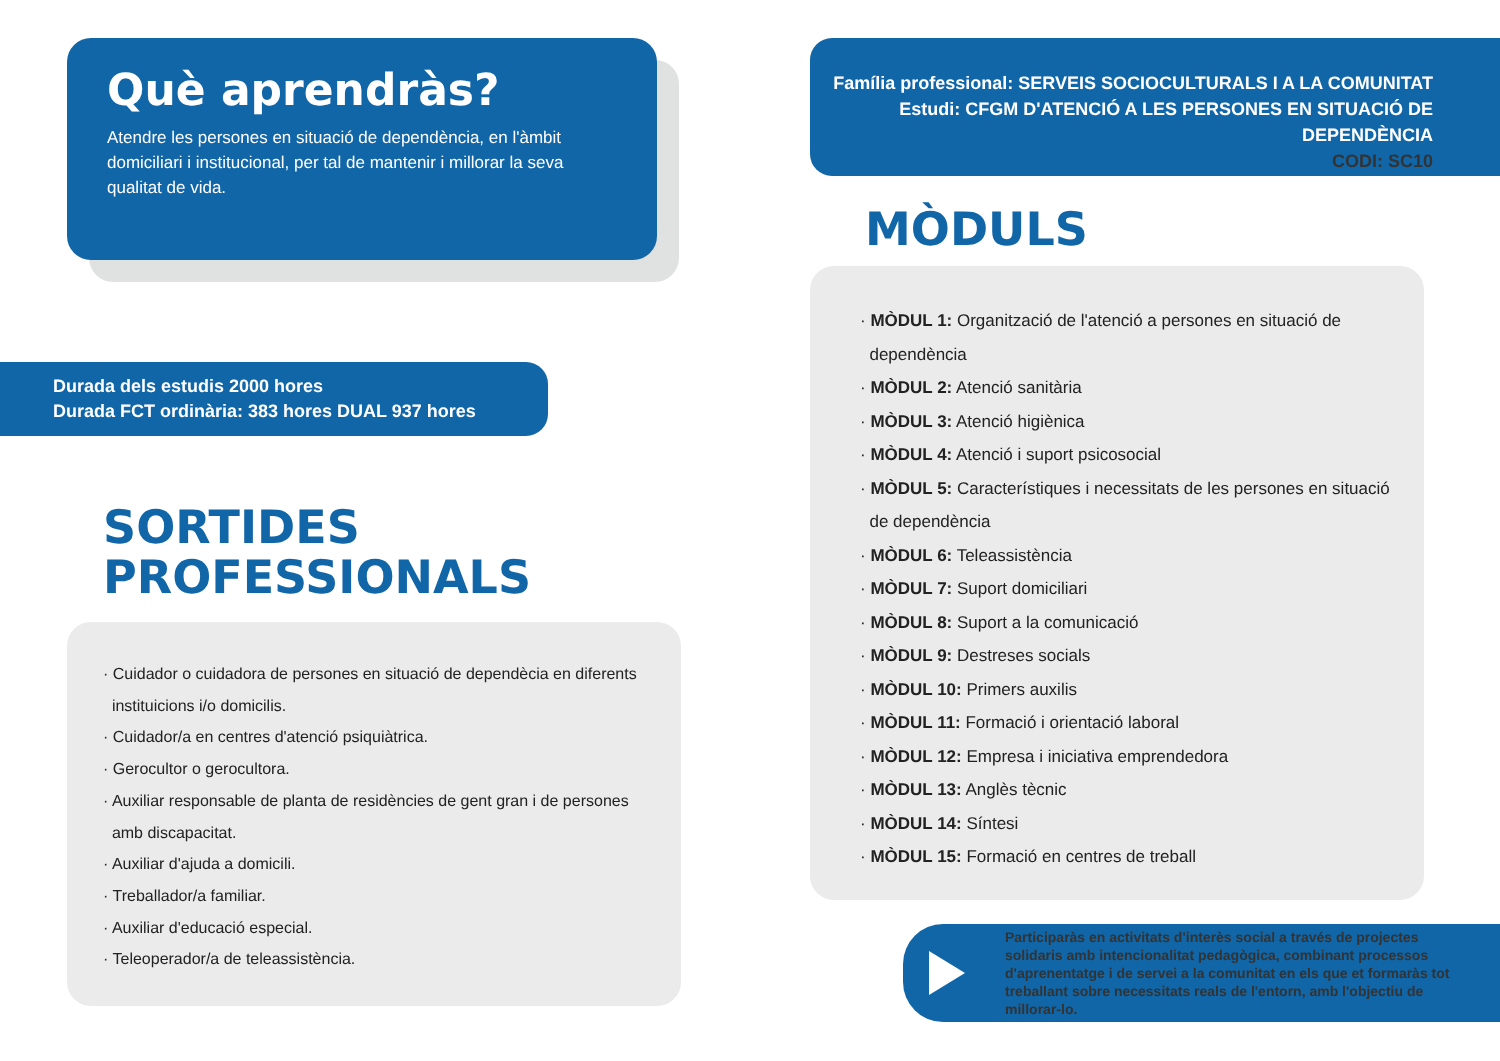Què aprendràs?
Atendre les persones en situació de dependència, en l'àmbit domiciliari i institucional, per tal de mantenir i millorar la seva qualitat de vida.
Durada dels estudis 2000 hores
Durada FCT ordinària: 383 hores DUAL 937 hores
SORTIDES
PROFESSIONALS
· Cuidador o cuidadora de persones en situació de dependècia en diferents
instituicions i/o domicilis.
· Cuidador/a en centres d'atenció psiquiàtrica.
· Gerocultor o gerocultora.
· Auxiliar responsable de planta de residències de gent gran i de persones
amb discapacitat.
· Auxiliar d'ajuda a domicili.
· Treballador/a familiar.
· Auxiliar d'educació especial.
· Teleoperador/a de teleassistència.
Família professional: SERVEIS SOCIOCULTURALS I A LA COMUNITAT
Estudi: CFGM D'ATENCIÓ A LES PERSONES EN SITUACIÓ DE DEPENDÈNCIA
CODI: SC10
MÒDULS
· MÒDUL 1: Organització de l'atenció a persones en situació de
dependència
· MÒDUL 2: Atenció sanitària
· MÒDUL 3: Atenció higiènica
· MÒDUL 4: Atenció i suport psicosocial
· MÒDUL 5: Característiques i necessitats de les persones en situació
de dependència
· MÒDUL 6: Teleassistència
· MÒDUL 7: Suport domiciliari
· MÒDUL 8: Suport a la comunicació
· MÒDUL 9: Destreses socials
· MÒDUL 10: Primers auxilis
· MÒDUL 11: Formació i orientació laboral
· MÒDUL 12: Empresa i iniciativa emprendedora
· MÒDUL 13: Anglès tècnic
· MÒDUL 14: Síntesi
· MÒDUL 15: Formació en centres de treball
Participaràs en activitats d'interès social a través de projectes solidaris amb intencionalitat pedagògica, combinant processos d'aprenentatge i de servei a la comunitat en els que et formaràs tot treballant sobre necessitats reals de l'entorn, amb l'objectiu de millorar-lo.